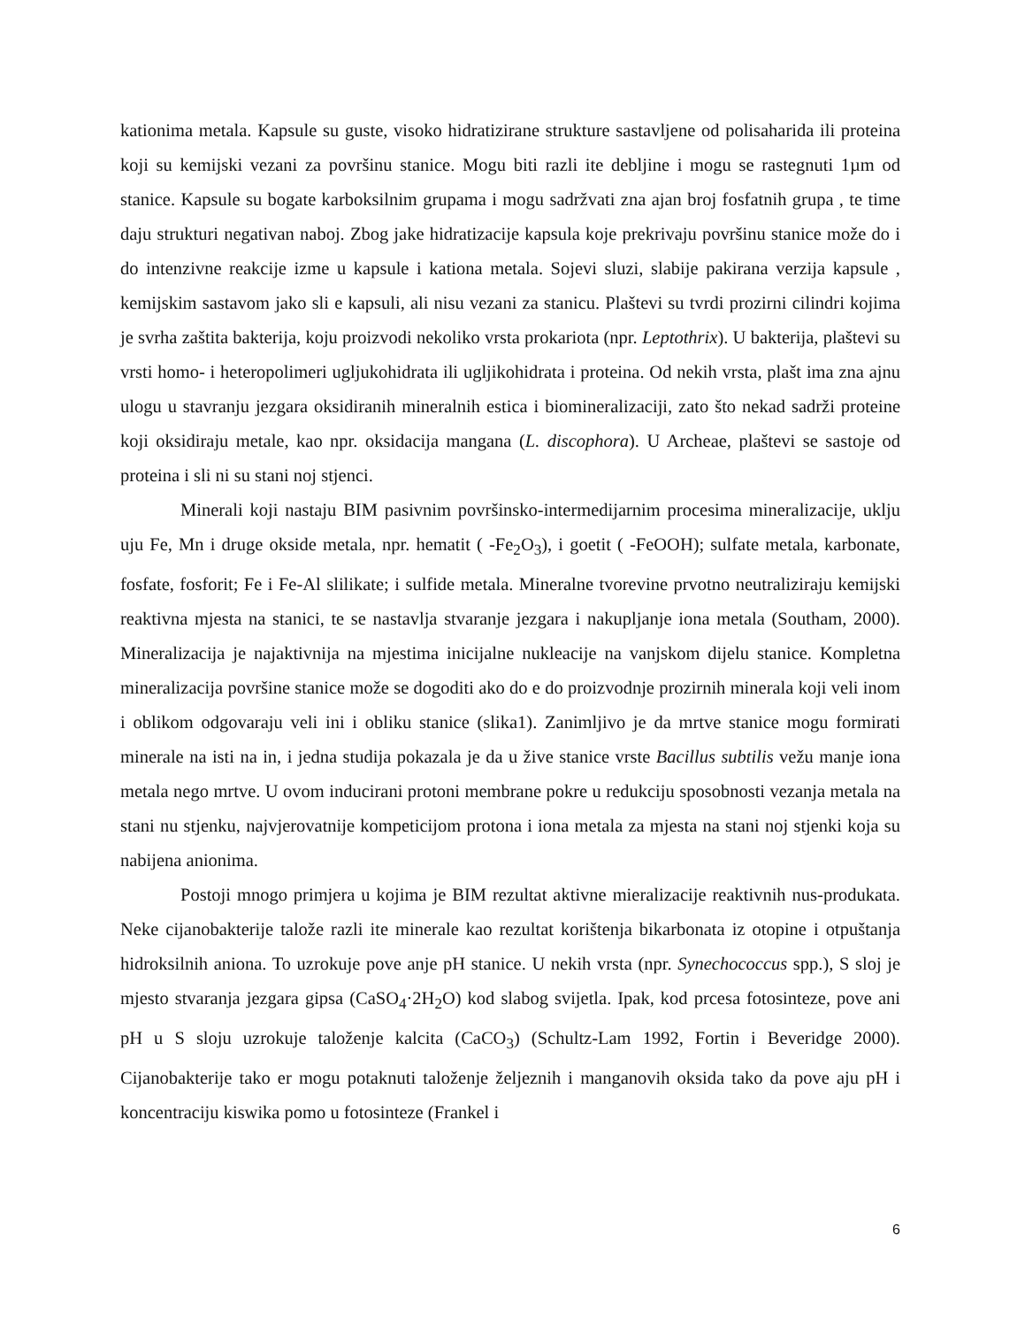kationima metala. Kapsule su guste, visoko hidratizirane strukture sastavljene od polisaharida ili proteina koji su kemijski vezani za površinu stanice. Mogu biti razli ite debljine i mogu se rastegnuti 1µm od stanice. Kapsule su bogate karboksilnim grupama i mogu sadržvati zna ajan broj fosfatnih grupa , te time daju strukturi negativan naboj. Zbog jake hidratizacije kapsula koje prekrivaju površinu stanice može do i do intenzivne reakcije izme u kapsule i kationa metala. Sojevi sluzi, slabije pakirana verzija kapsule , kemijskim sastavom jako sli e kapsuli, ali nisu vezani za stanicu. Plaštevi su tvrdi prozirni cilindri kojima je svrha zaštita bakterija, koju proizvodi nekoliko vrsta prokariota (npr. Leptothrix). U bakterija, plaštevi su vrsti homo- i heteropolimeri ugljukohidrata ili ugljikohidrata i proteina. Od nekih vrsta, plašt ima zna ajnu ulogu u stavranju jezgara oksidiranih mineralnih estica i biomineralizaciji, zato što nekad sadrži proteine koji oksidiraju metale, kao npr. oksidacija mangana (L. discophora). U Archeae, plaštevi se sastoje od proteina i sli ni su stani noj stjenci.
Minerali koji nastaju BIM pasivnim površinsko-intermedijarnim procesima mineralizacije, uklju uju Fe, Mn i druge okside metala, npr. hematit ( -Fe<sub>2</sub>O<sub>3</sub>), i goetit ( -FeOOH); sulfate metala, karbonate, fosfate, fosforit; Fe i Fe-Al slilikate; i sulfide metala. Mineralne tvorevine prvotno neutraliziraju kemijski reaktivna mjesta na stanici, te se nastavlja stvaranje jezgara i nakupljanje iona metala (Southam, 2000). Mineralizacija je najaktivnija na mjestima inicijalne nukleacije na vanjskom dijelu stanice. Kompletna mineralizacija površine stanice može se dogoditi ako do e do proizvodnje prozirnih minerala koji veli inom i oblikom odgovaraju veli ini i obliku stanice (slika1). Zanimljivo je da mrtve stanice mogu formirati minerale na isti na in, i jedna studija pokazala je da u žive stanice vrste Bacillus subtilis vežu manje iona metala nego mrtve. U ovom inducirani protoni membrane pokre u redukciju sposobnosti vezanja metala na stani nu stjenku, najvjerovatnije kompeticijom protona i iona metala za mjesta na stani noj stjenki koja su nabijena anionima.
Postoji mnogo primjera u kojima je BIM rezultat aktivne mieralizacije reaktivnih nus-produkata. Neke cijanobakterije talože razli ite minerale kao rezultat korištenja bikarbonata iz otopine i otpuštanja hidroksilnih aniona. To uzrokuje pove anje pH stanice. U nekih vrsta (npr. Synechococcus spp.), S sloj je mjesto stvaranja jezgara gipsa (CaSO<sub>4</sub>·2H<sub>2</sub>O) kod slabog svijetla. Ipak, kod prcesa fotosinteze, pove ani pH u S sloju uzrokuje taloženje kalcita (CaCO<sub>3</sub>) (Schultz-Lam 1992, Fortin i Beveridge 2000). Cijanobakterije tako er mogu potaknuti taloženje željeznih i manganovih oksida tako da pove aju pH i koncentraciju kiswika pomo u fotosinteze (Frankel i
6